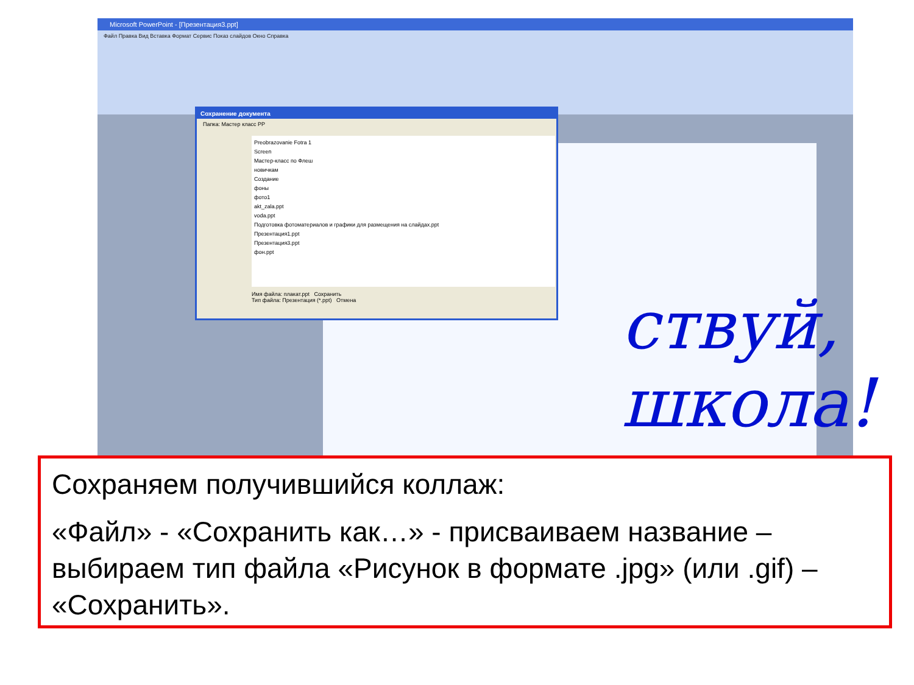Microsoft PowerPoint - [Презентация3.ppt]
Файл Правка Вид Вставка Формат Сервис Показ слайдов Окно Справка
ствуй, школа!
Сохранение документа
Папка: Мастер класс PP
Preobrazovanie Fotra 1
Screen
Мастер-класс по Флеш
новичкам
Создание
фоны
фото1
akt_zala.ppt
voda.ppt
Подготовка фотоматериалов и графики для размещения на слайдах.ppt
Презентация1.ppt
Презентация3.ppt
фон.ppt
Имя файла: плакат.ppt Сохранить
Тип файла: Презентация (*.ppt) Отмена
Сохраняем получившийся коллаж:
«Файл» - «Сохранить как…» - присваиваем название – выбираем тип файла «Рисунок в формате .jpg» (или .gif) – «Сохранить».